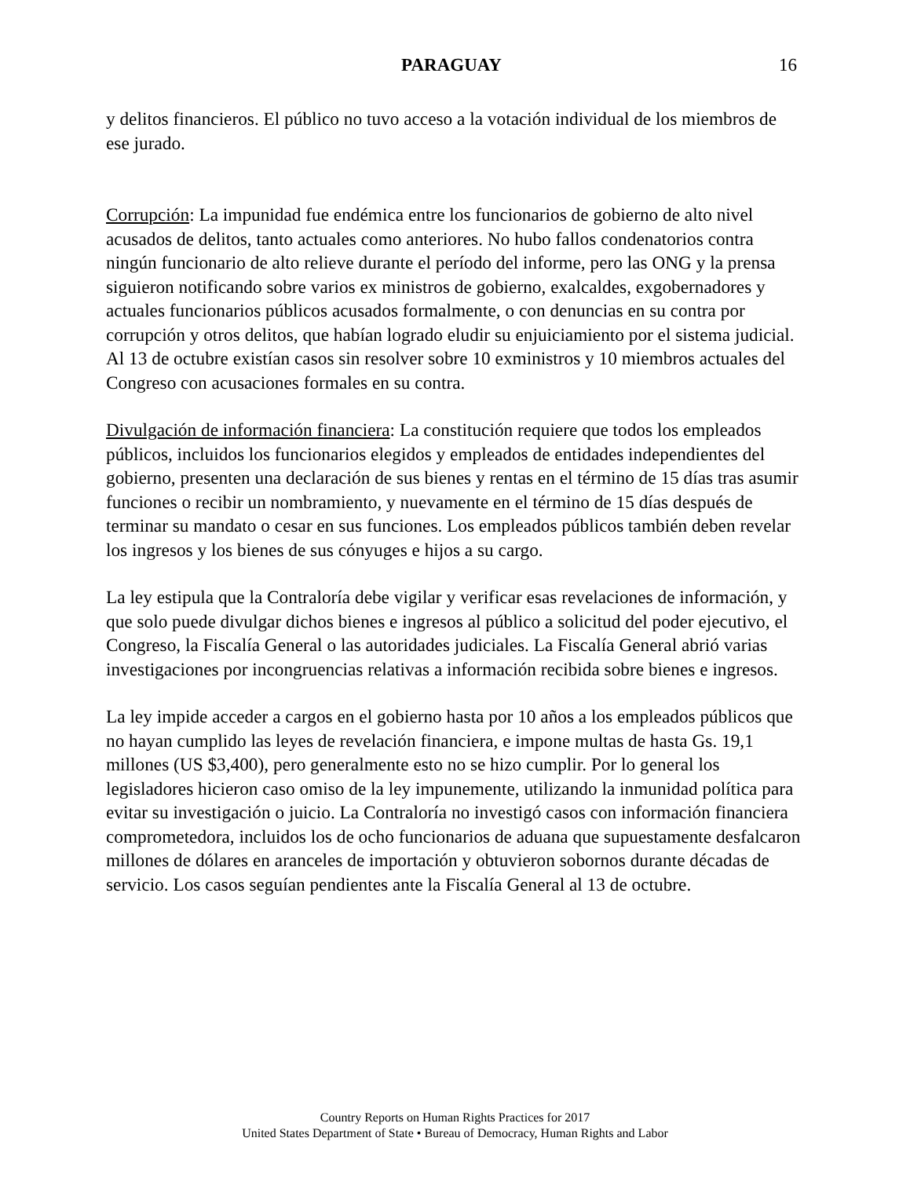PARAGUAY
16
y delitos financieros. El público no tuvo acceso a la votación individual de los miembros de ese jurado.
Corrupción: La impunidad fue endémica entre los funcionarios de gobierno de alto nivel acusados de delitos, tanto actuales como anteriores. No hubo fallos condenatorios contra ningún funcionario de alto relieve durante el período del informe, pero las ONG y la prensa siguieron notificando sobre varios ex ministros de gobierno, exalcaldes, exgobernadores y actuales funcionarios públicos acusados formalmente, o con denuncias en su contra por corrupción y otros delitos, que habían logrado eludir su enjuiciamiento por el sistema judicial. Al 13 de octubre existían casos sin resolver sobre 10 exministros y 10 miembros actuales del Congreso con acusaciones formales en su contra.
Divulgación de información financiera: La constitución requiere que todos los empleados públicos, incluidos los funcionarios elegidos y empleados de entidades independientes del gobierno, presenten una declaración de sus bienes y rentas en el término de 15 días tras asumir funciones o recibir un nombramiento, y nuevamente en el término de 15 días después de terminar su mandato o cesar en sus funciones. Los empleados públicos también deben revelar los ingresos y los bienes de sus cónyuges e hijos a su cargo.
La ley estipula que la Contraloría debe vigilar y verificar esas revelaciones de información, y que solo puede divulgar dichos bienes e ingresos al público a solicitud del poder ejecutivo, el Congreso, la Fiscalía General o las autoridades judiciales. La Fiscalía General abrió varias investigaciones por incongruencias relativas a información recibida sobre bienes e ingresos.
La ley impide acceder a cargos en el gobierno hasta por 10 años a los empleados públicos que no hayan cumplido las leyes de revelación financiera, e impone multas de hasta Gs. 19,1 millones (US $3,400), pero generalmente esto no se hizo cumplir. Por lo general los legisladores hicieron caso omiso de la ley impunemente, utilizando la inmunidad política para evitar su investigación o juicio. La Contraloría no investigó casos con información financiera comprometedora, incluidos los de ocho funcionarios de aduana que supuestamente desfalcaron millones de dólares en aranceles de importación y obtuvieron sobornos durante décadas de servicio. Los casos seguían pendientes ante la Fiscalía General al 13 de octubre.
Country Reports on Human Rights Practices for 2017
United States Department of State • Bureau of Democracy, Human Rights and Labor